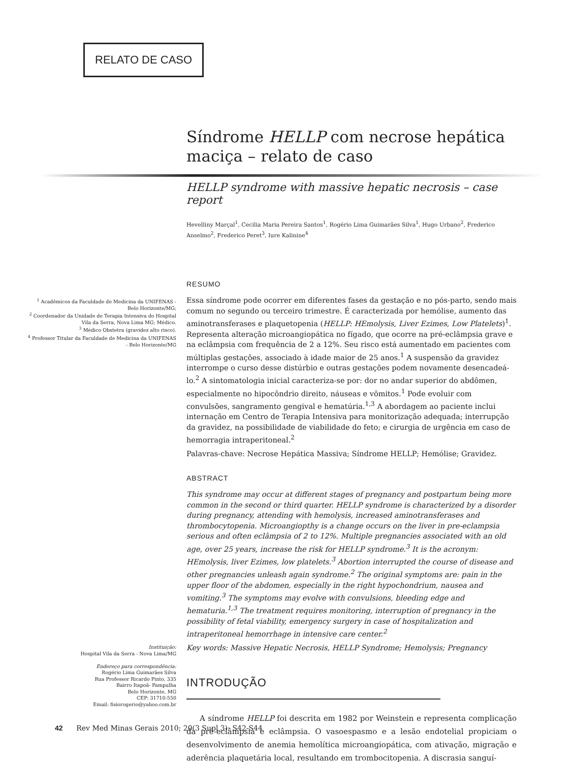RELATO DE CASO
<sup>1</sup> Acadêmicos da Faculdade de Medicina da UNIFENAS - Belo Horizonte/MG;
<sup>2</sup> Coordenador da Unidade de Terapia Intensiva do Hospital Vila da Serra, Nova Lima MG; Médico.
<sup>3</sup> Médico Obstetra (gravidez alto risco).
<sup>4</sup> Professor Titular da Faculdade de Medicina da UNIFENAS - Belo Horizonte/MG
Instituição:
Hospital Vila da Serra - Nova Lima/MG
Endereço para correspondência:
Rogério Lima Guimarães Silva
Rua Professor Ricardo Pinto, 335
Bairro Itapoã- Pampulha
Belo Horizonte, MG
CEP: 31710-550
Email: fisiorogerio@yahoo.com.br
Síndrome HELLP com necrose hepática maciça – relato de caso
HELLP syndrome with massive hepatic necrosis – case report
Hevelliny Marçal<sup>1</sup>, Cecilia Maria Pereira Santos<sup>1</sup>, Rogério Lima Guimarães Silva<sup>1</sup>, Hugo Urbano<sup>2</sup>, Frederico Anselmo<sup>2</sup>, Frederico Peret<sup>3</sup>, Iure Kalinine<sup>4</sup>
RESUMO
Essa síndrome pode ocorrer em diferentes fases da gestação e no pós-parto, sendo mais comum no segundo ou terceiro trimestre. É caracterizada por hemólise, aumento das aminotransferases e plaquetopenia (HELLP: HEmolysis, Liver Ezimes, Low Platelets)<sup>1</sup>. Representa alteração microangiopática no fígado, que ocorre na pré-eclâmpsia grave e na eclâmpsia com frequência de 2 a 12%. Seu risco está aumentado em pacientes com múltiplas gestações, associado à idade maior de 25 anos.<sup>1</sup> A suspensão da gravidez interrompe o curso desse distúrbio e outras gestações podem novamente desencadeá-lo.<sup>2</sup> A sintomatologia inicial caracteriza-se por: dor no andar superior do abdômen, especialmente no hipocôndrio direito, náuseas e vômitos.<sup>1</sup> Pode evoluir com convulsões, sangramento gengival e hematúria.<sup>1,3</sup> A abordagem ao paciente inclui internação em Centro de Terapia Intensiva para monitorização adequada; interrupção da gravidez, na possibilidade de viabilidade do feto; e cirurgia de urgência em caso de hemorragia intraperitoneal.<sup>2</sup>
Palavras-chave: Necrose Hepática Massiva; Síndrome HELLP; Hemólise; Gravidez.
ABSTRACT
This syndrome may occur at different stages of pregnancy and postpartum being more common in the second or third quarter. HELLP syndrome is characterized by a disorder during pregnancy, attending with hemolysis, increased aminotransferases and thrombocytopenia. Microangiopthy is a change occurs on the liver in pre-eclampsia serious and often eclâmpsia of 2 to 12%. Multiple pregnancies associated with an old age, over 25 years, increase the risk for HELLP syndrome.<sup>3</sup> It is the acronym: HEmolysis, liver Ezimes, low platelets.<sup>3</sup> Abortion interrupted the course of disease and other pregnancies unleash again syndrome.<sup>2</sup> The original symptoms are: pain in the upper floor of the abdomen, especially in the right hypochondrium, nausea and vomiting.<sup>3</sup> The symptoms may evolve with convulsions, bleeding edge and hematuria.<sup>1,3</sup> The treatment requires monitoring, interruption of pregnancy in the possibility of fetal viability, emergency surgery in case of hospitalization and intraperitoneal hemorrhage in intensive care center.<sup>2</sup>
Key words: Massive Hepatic Necrosis, HELLP Syndrome; Hemolysis; Pregnancy
INTRODUÇÃO
A síndrome HELLP foi descrita em 1982 por Weinstein e representa complicação da pré-eclâmpsia e eclâmpsia. O vasoespasmo e a lesão endotelial propiciam o desenvolvimento de anemia hemolítica microangiopática, com ativação, migração e aderência plaquetária local, resultando em trombocitopenia. A discrasia sanguí-
42 Rev Med Minas Gerais 2010; 20(3 Supl 3): S42-S44